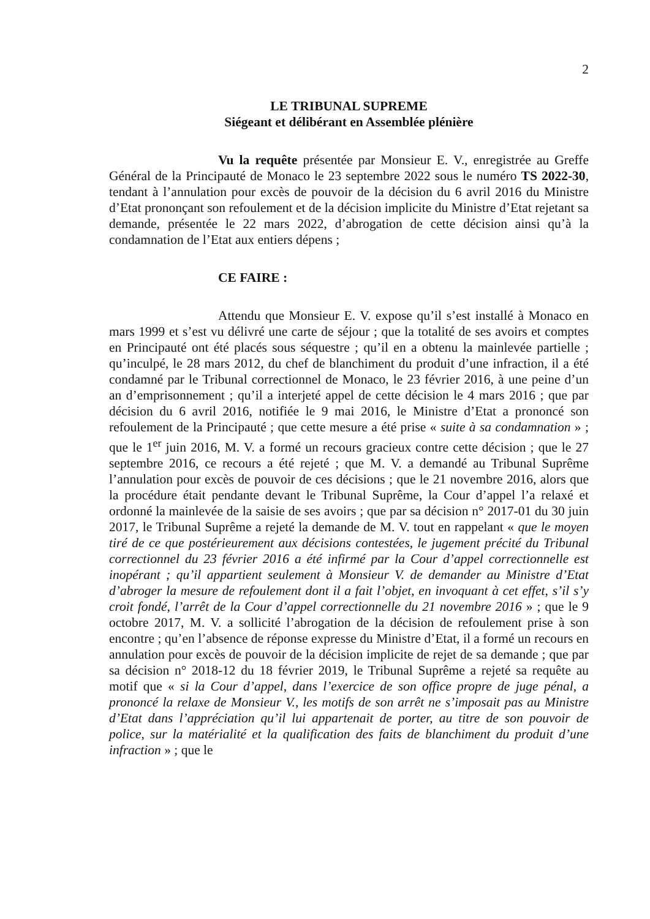2
LE TRIBUNAL SUPREME
Siégeant et délibérant en Assemblée plénière
Vu la requête présentée par Monsieur E. V., enregistrée au Greffe Général de la Principauté de Monaco le 23 septembre 2022 sous le numéro TS 2022-30, tendant à l’annulation pour excès de pouvoir de la décision du 6 avril 2016 du Ministre d’Etat prononçant son refoulement et de la décision implicite du Ministre d’Etat rejetant sa demande, présentée le 22 mars 2022, d’abrogation de cette décision ainsi qu’à la condamnation de l’Etat aux entiers dépens ;
CE FAIRE :
Attendu que Monsieur E. V. expose qu’il s’est installé à Monaco en mars 1999 et s’est vu délivré une carte de séjour ; que la totalité de ses avoirs et comptes en Principauté ont été placés sous séquestre ; qu’il en a obtenu la mainlevée partielle ; qu’inculpé, le 28 mars 2012, du chef de blanchiment du produit d’une infraction, il a été condamné par le Tribunal correctionnel de Monaco, le 23 février 2016, à une peine d’un an d’emprisonnement ; qu’il a interjeté appel de cette décision le 4 mars 2016 ; que par décision du 6 avril 2016, notifiée le 9 mai 2016, le Ministre d’Etat a prononcé son refoulement de la Principauté ; que cette mesure a été prise « suite à sa condamnation » ; que le 1<sup>er</sup> juin 2016, M. V. a formé un recours gracieux contre cette décision ; que le 27 septembre 2016, ce recours a été rejeté ; que M. V. a demandé au Tribunal Suprême l’annulation pour excès de pouvoir de ces décisions ; que le 21 novembre 2016, alors que la procédure était pendante devant le Tribunal Suprême, la Cour d’appel l’a relaxé et ordonné la mainlevée de la saisie de ses avoirs ; que par sa décision n° 2017-01 du 30 juin 2017, le Tribunal Suprême a rejeté la demande de M. V. tout en rappelant « que le moyen tiré de ce que postérieurement aux décisions contestées, le jugement précité du Tribunal correctionnel du 23 février 2016 a été infirmé par la Cour d’appel correctionnelle est inopérant ; qu’il appartient seulement à Monsieur V. de demander au Ministre d’Etat d’abroger la mesure de refoulement dont il a fait l’objet, en invoquant à cet effet, s’il s’y croit fondé, l’arrêt de la Cour d’appel correctionnelle du 21 novembre 2016 » ; que le 9 octobre 2017, M. V. a sollicité l’abrogation de la décision de refoulement prise à son encontre ; qu’en l’absence de réponse expresse du Ministre d’Etat, il a formé un recours en annulation pour excès de pouvoir de la décision implicite de rejet de sa demande ; que par sa décision n° 2018-12 du 18 février 2019, le Tribunal Suprême a rejeté sa requête au motif que « si la Cour d’appel, dans l’exercice de son office propre de juge pénal, a prononcé la relaxe de Monsieur V., les motifs de son arrêt ne s’imposait pas au Ministre d’Etat dans l’appréciation qu’il lui appartenait de porter, au titre de son pouvoir de police, sur la matérialité et la qualification des faits de blanchiment du produit d’une infraction » ; que le